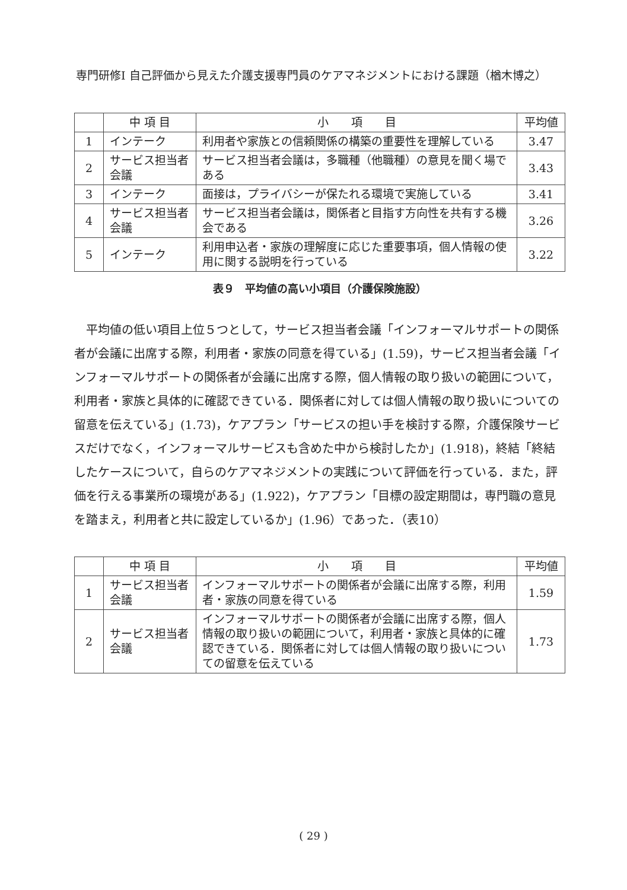専門研修Ⅰ 自己評価から見えた介護支援専門員のケアマネジメントにおける課題（楢木博之）
| | 中 項 目 | 小 項 目 | 平均値 |
| --- | --- | --- | --- |
| 1 | インテーク | 利用者や家族との信頼関係の構築の重要性を理解している | 3.47 |
| 2 | サービス担当者会議 | サービス担当者会議は，多職種（他職種）の意見を聞く場である | 3.43 |
| 3 | インテーク | 面接は，プライバシーが保たれる環境で実施している | 3.41 |
| 4 | サービス担当者会議 | サービス担当者会議は，関係者と目指す方向性を共有する機会である | 3.26 |
| 5 | インテーク | 利用申込者・家族の理解度に応じた重要事項，個人情報の使用に関する説明を行っている | 3.22 |
表９　平均値の高い小項目（介護保険施設）
平均値の低い項目上位５つとして，サービス担当者会議「インフォーマルサポートの関係者が会議に出席する際，利用者・家族の同意を得ている」(1.59)，サービス担当者会議「インフォーマルサポートの関係者が会議に出席する際，個人情報の取り扱いの範囲について，利用者・家族と具体的に確認できている．関係者に対しては個人情報の取り扱いについての留意を伝えている」(1.73)，ケアプラン「サービスの担い手を検討する際，介護保険サービスだけでなく，インフォーマルサービスも含めた中から検討したか」(1.918)，終結「終結したケースについて，自らのケアマネジメントの実践について評価を行っている．また，評価を行える事業所の環境がある」(1.922)，ケアプラン「目標の設定期間は，専門職の意見を踏まえ，利用者と共に設定しているか」(1.96）であった．（表10）
| | 中 項 目 | 小 項 目 | 平均値 |
| --- | --- | --- | --- |
| 1 | サービス担当者会議 | インフォーマルサポートの関係者が会議に出席する際，利用者・家族の同意を得ている | 1.59 |
| 2 | サービス担当者会議 | インフォーマルサポートの関係者が会議に出席する際，個人情報の取り扱いの範囲について，利用者・家族と具体的に確認できている．関係者に対しては個人情報の取り扱いについての留意を伝えている | 1.73 |
( 29 )